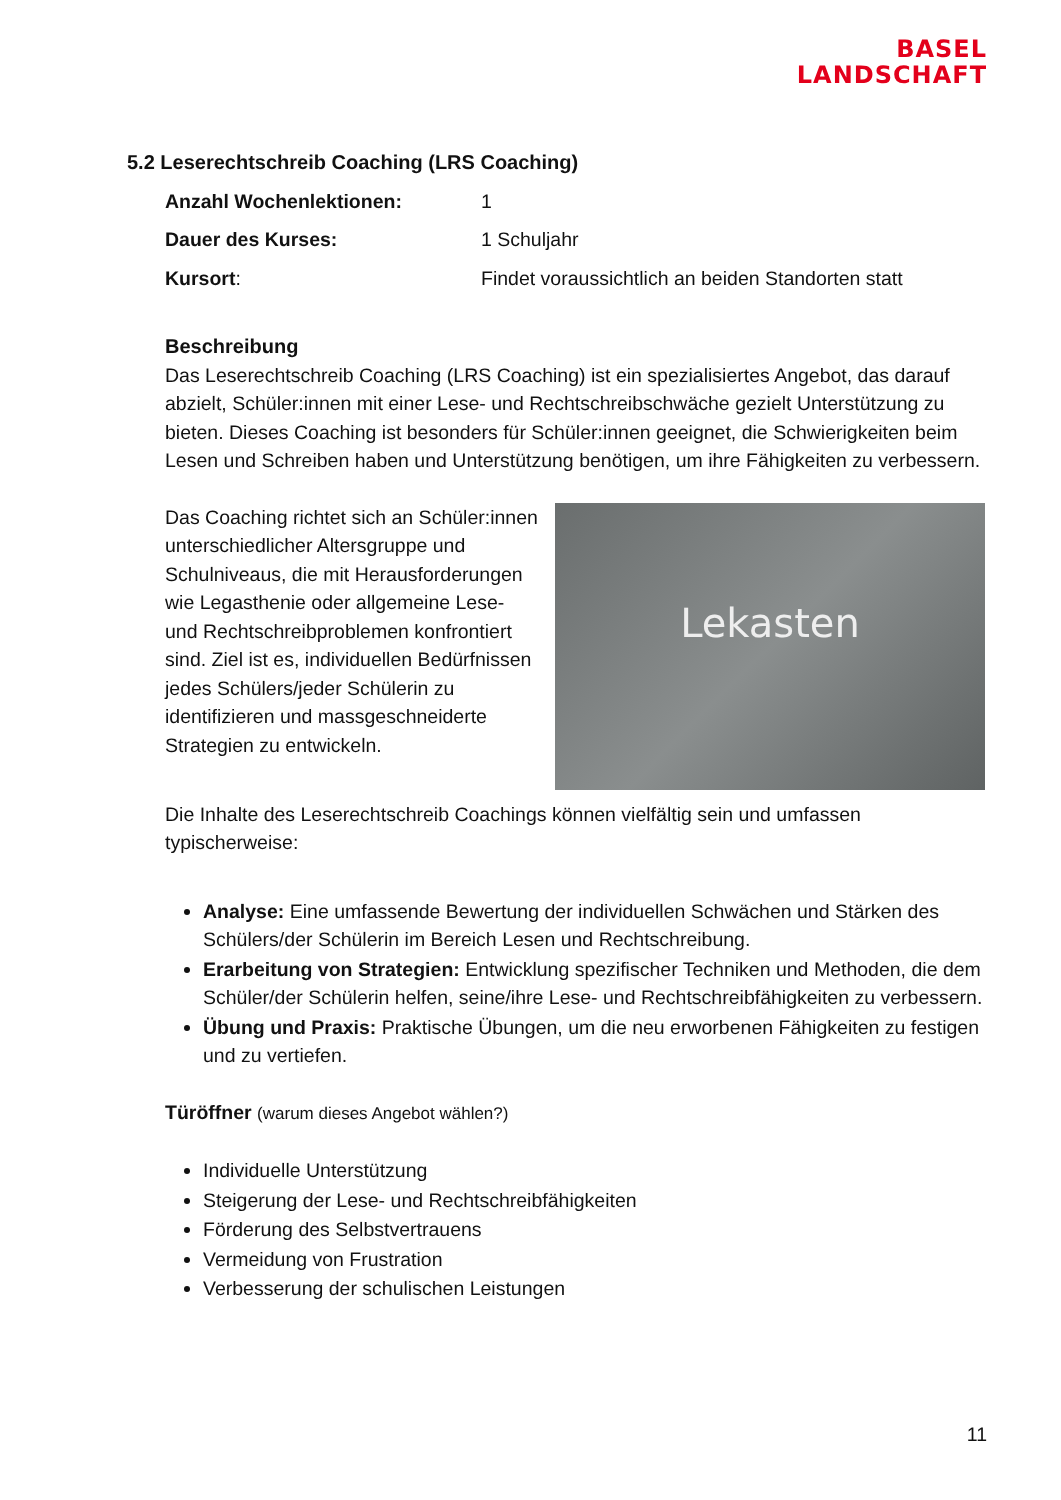BASEL
LANDSCHAFT
5.2 Leserechtschreib Coaching (LRS Coaching)
Anzahl Wochenlektionen: 1
Dauer des Kurses: 1 Schuljahr
Kursort: Findet voraussichtlich an beiden Standorten statt
Beschreibung
Das Leserechtschreib Coaching (LRS Coaching) ist ein spezialisiertes Angebot, das darauf abzielt, Schüler:innen mit einer Lese- und Rechtschreibschwäche gezielt Unterstützung zu bieten. Dieses Coaching ist besonders für Schüler:innen geeignet, die Schwierigkeiten beim Lesen und Schreiben haben und Unterstützung benötigen, um ihre Fähigkeiten zu verbessern.
Lekasten
Das Coaching richtet sich an Schüler:innen unterschiedlicher Altersgruppe und Schulniveaus, die mit Herausforderungen wie Legasthenie oder allgemeine Lese- und Rechtschreibproblemen konfrontiert sind. Ziel ist es, individuellen Bedürfnissen jedes Schülers/jeder Schülerin zu identifizieren und massgeschneiderte Strategien zu entwickeln.
Die Inhalte des Leserechtschreib Coachings können vielfältig sein und umfassen typischerweise:
Analyse: Eine umfassende Bewertung der individuellen Schwächen und Stärken des Schülers/der Schülerin im Bereich Lesen und Rechtschreibung.
Erarbeitung von Strategien: Entwicklung spezifischer Techniken und Methoden, die dem Schüler/der Schülerin helfen, seine/ihre Lese- und Rechtschreibfähigkeiten zu verbessern.
Übung und Praxis: Praktische Übungen, um die neu erworbenen Fähigkeiten zu festigen und zu vertiefen.
Türöffner (warum dieses Angebot wählen?)
Individuelle Unterstützung
Steigerung der Lese- und Rechtschreibfähigkeiten
Förderung des Selbstvertrauens
Vermeidung von Frustration
Verbesserung der schulischen Leistungen
11